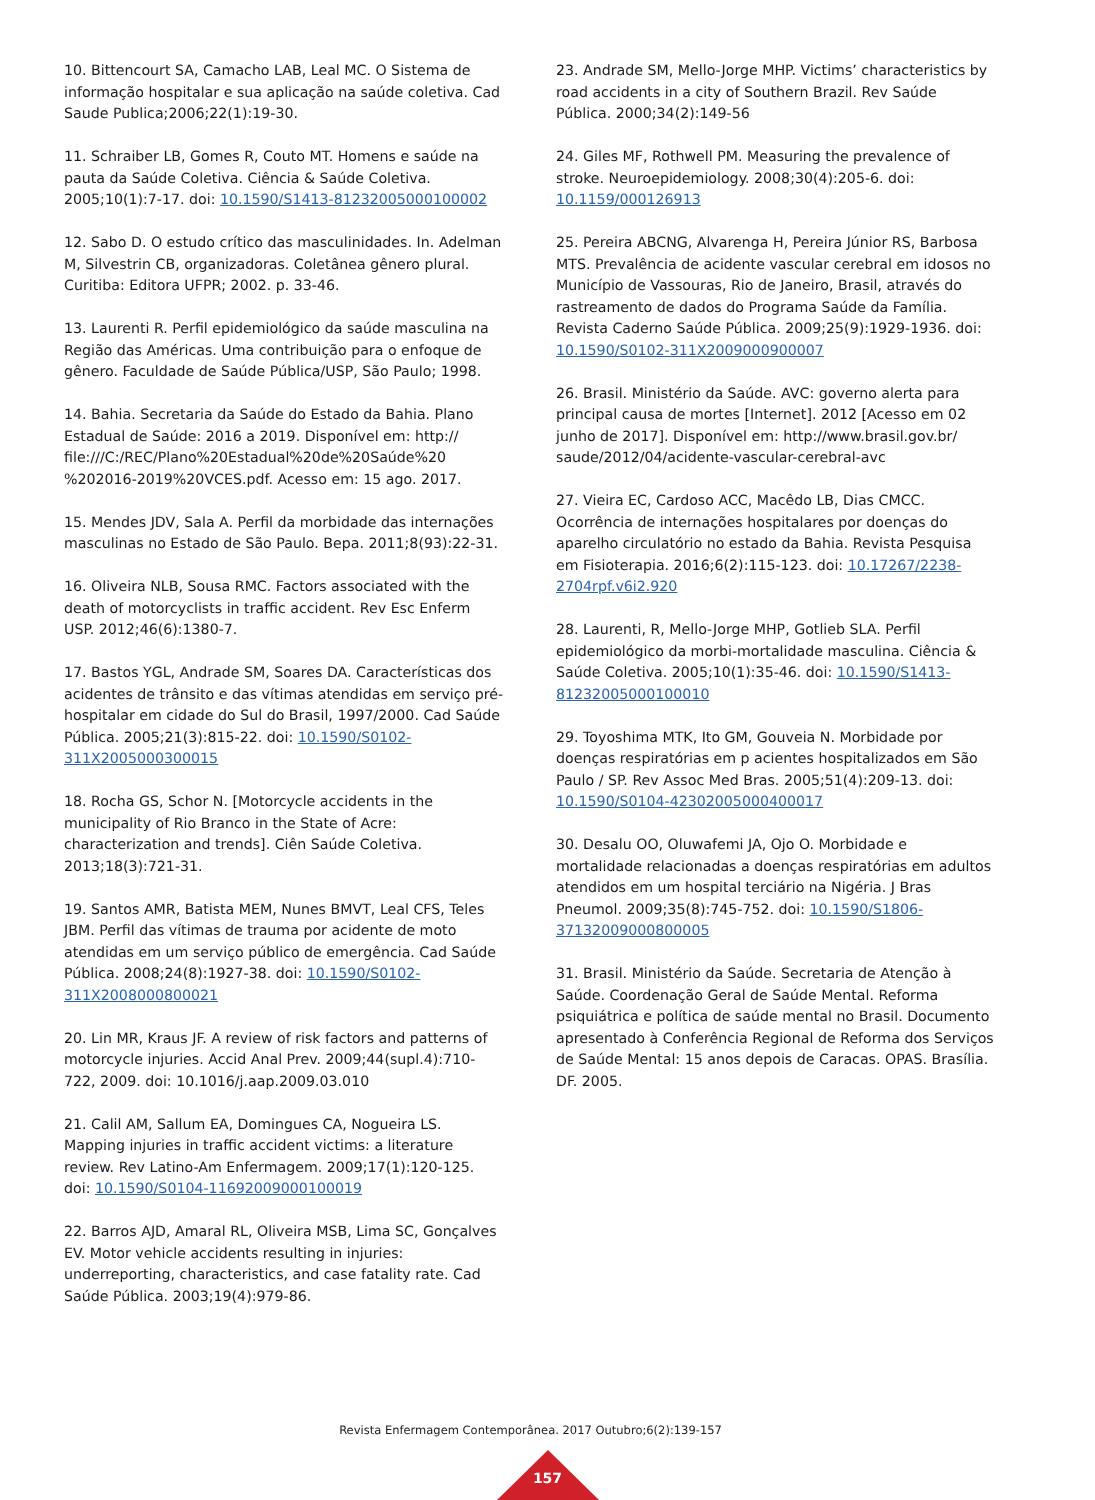10. Bittencourt SA, Camacho LAB, Leal MC. O Sistema de informação hospitalar e sua aplicação na saúde coletiva. Cad Saude Publica;2006;22(1):19-30.
11. Schraiber LB, Gomes R, Couto MT. Homens e saúde na pauta da Saúde Coletiva. Ciência & Saúde Coletiva. 2005;10(1):7-17. doi: 10.1590/S1413-81232005000100002
12. Sabo D. O estudo crítico das masculinidades. In. Adelman M, Silvestrin CB, organizadoras. Coletânea gênero plural. Curitiba: Editora UFPR; 2002. p. 33-46.
13. Laurenti R. Perfil epidemiológico da saúde masculina na Região das Américas. Uma contribuição para o enfoque de gênero. Faculdade de Saúde Pública/USP, São Paulo; 1998.
14. Bahia. Secretaria da Saúde do Estado da Bahia. Plano Estadual de Saúde: 2016 a 2019. Disponível em: http:// file:///C:/REC/Plano%20Estadual%20de%20Saúde%20 %202016-2019%20VCES.pdf. Acesso em: 15 ago. 2017.
15. Mendes JDV, Sala A. Perfil da morbidade das internações masculinas no Estado de São Paulo. Bepa. 2011;8(93):22-31.
16. Oliveira NLB, Sousa RMC. Factors associated with the death of motorcyclists in traffic accident. Rev Esc Enferm USP. 2012;46(6):1380-7.
17. Bastos YGL, Andrade SM, Soares DA. Características dos acidentes de trânsito e das vítimas atendidas em serviço pré-hospitalar em cidade do Sul do Brasil, 1997/2000. Cad Saúde Pública. 2005;21(3):815-22. doi: 10.1590/S0102-311X2005000300015
18. Rocha GS, Schor N. [Motorcycle accidents in the municipality of Rio Branco in the State of Acre: characterization and trends]. Ciên Saúde Coletiva. 2013;18(3):721-31.
19. Santos AMR, Batista MEM, Nunes BMVT, Leal CFS, Teles JBM. Perfil das vítimas de trauma por acidente de moto atendidas em um serviço público de emergência. Cad Saúde Pública. 2008;24(8):1927-38. doi: 10.1590/S0102-311X2008000800021
20. Lin MR, Kraus JF. A review of risk factors and patterns of motorcycle injuries. Accid Anal Prev. 2009;44(supl.4):710-722, 2009. doi: 10.1016/j.aap.2009.03.010
21. Calil AM, Sallum EA, Domingues CA, Nogueira LS. Mapping injuries in traffic accident victims: a literature review. Rev Latino-Am Enfermagem. 2009;17(1):120-125. doi: 10.1590/S0104-11692009000100019
22. Barros AJD, Amaral RL, Oliveira MSB, Lima SC, Gonçalves EV. Motor vehicle accidents resulting in injuries: underreporting, characteristics, and case fatality rate. Cad Saúde Pública. 2003;19(4):979-86.
23. Andrade SM, Mello-Jorge MHP. Victims’ characteristics by road accidents in a city of Southern Brazil. Rev Saúde Pública. 2000;34(2):149-56
24. Giles MF, Rothwell PM. Measuring the prevalence of stroke. Neuroepidemiology. 2008;30(4):205-6. doi: 10.1159/000126913
25. Pereira ABCNG, Alvarenga H, Pereira Júnior RS, Barbosa MTS. Prevalência de acidente vascular cerebral em idosos no Município de Vassouras, Rio de Janeiro, Brasil, através do rastreamento de dados do Programa Saúde da Família. Revista Caderno Saúde Pública. 2009;25(9):1929-1936. doi: 10.1590/S0102-311X2009000900007
26. Brasil. Ministério da Saúde. AVC: governo alerta para principal causa de mortes [Internet]. 2012 [Acesso em 02 junho de 2017]. Disponível em: http://www.brasil.gov.br/ saude/2012/04/acidente-vascular-cerebral-avc
27. Vieira EC, Cardoso ACC, Macêdo LB, Dias CMCC. Ocorrência de internações hospitalares por doenças do aparelho circulatório no estado da Bahia. Revista Pesquisa em Fisioterapia. 2016;6(2):115-123. doi: 10.17267/2238-2704rpf.v6i2.920
28. Laurenti, R, Mello-Jorge MHP, Gotlieb SLA. Perfil epidemiológico da morbi-mortalidade masculina. Ciência & Saúde Coletiva. 2005;10(1):35-46. doi: 10.1590/S1413-81232005000100010
29. Toyoshima MTK, Ito GM, Gouveia N. Morbidade por doenças respiratórias em p acientes hospitalizados em São Paulo / SP. Rev Assoc Med Bras. 2005;51(4):209-13. doi: 10.1590/S0104-42302005000400017
30. Desalu OO, Oluwafemi JA, Ojo O. Morbidade e mortalidade relacionadas a doenças respiratórias em adultos atendidos em um hospital terciário na Nigéria. J Bras Pneumol. 2009;35(8):745-752. doi: 10.1590/S1806-37132009000800005
31. Brasil. Ministério da Saúde. Secretaria de Atenção à Saúde. Coordenação Geral de Saúde Mental. Reforma psiquiátrica e política de saúde mental no Brasil. Documento apresentado à Conferência Regional de Reforma dos Serviços de Saúde Mental: 15 anos depois de Caracas. OPAS. Brasília. DF. 2005.
Revista Enfermagem Contemporânea. 2017 Outubro;6(2):139-157
157